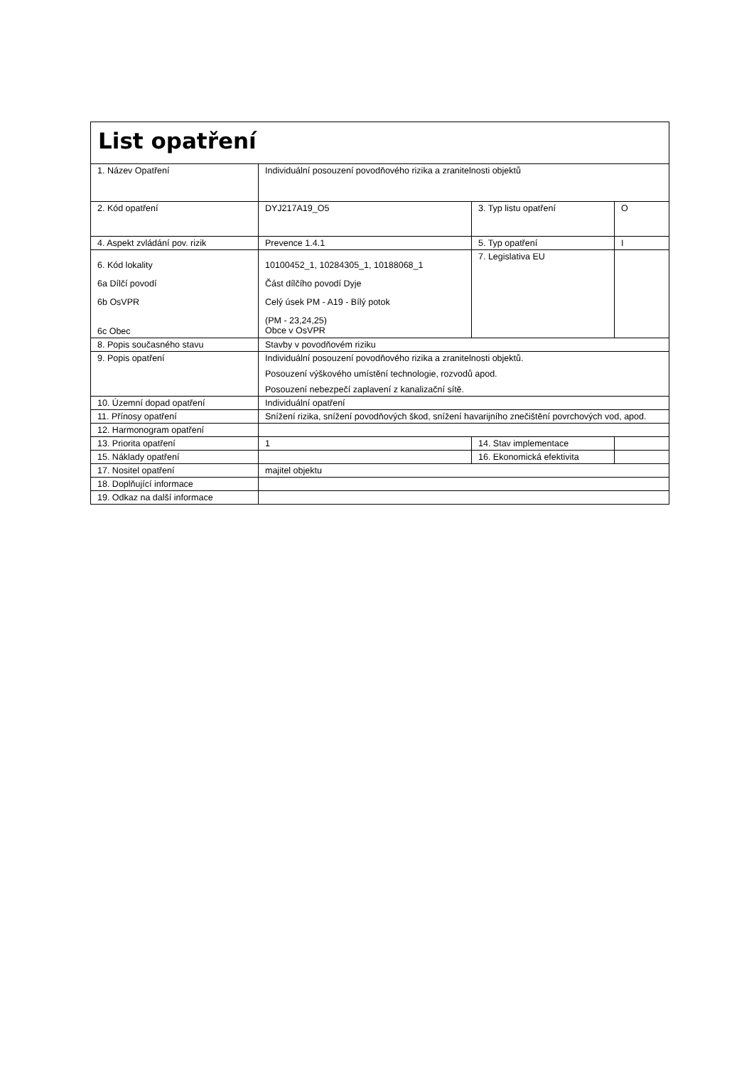| List opatření | | | |
| 1. Název Opatření | Individuální posouzení povodňového rizika a zranitelnosti objektů | | |
| 2. Kód opatření | DYJ217A19_O5 | 3. Typ listu opatření | O |
| 4. Aspekt zvládání pov. rizik | Prevence 1.4.1 | 5. Typ opatření | I |
| 6. Kód lokality 6a Dílčí povodí 6b OsVPR 6c Obec | 10100452_1, 10284305_1, 10188068_1 Část dílčího povodí Dyje Celý úsek PM - A19 - Bílý potok (PM - 23,24,25) Obce v OsVPR | 7. Legislativa EU | |
| 8. Popis současného stavu | Stavby v povodňovém riziku | | |
| 9. Popis opatření | Individuální posouzení povodňového rizika a zranitelnosti objektů. Posouzení výškového umístění technologie, rozvodů apod. Posouzení nebezpečí zaplavení z kanalizační sítě. | | |
| 10. Územní dopad opatření | Individuální opatření | | |
| 11. Přínosy opatření | Snížení rizika, snížení povodňových škod, snížení havarijního znečištění povrchových vod, apod. | | |
| 12. Harmonogram opatření | | | |
| 13. Priorita opatření | 1 | 14. Stav implementace | |
| 15. Náklady opatření | | 16. Ekonomická efektivita | |
| 17. Nositel opatření | majitel objektu | | |
| 18. Doplňující informace | | | |
| 19. Odkaz na další informace | | | |